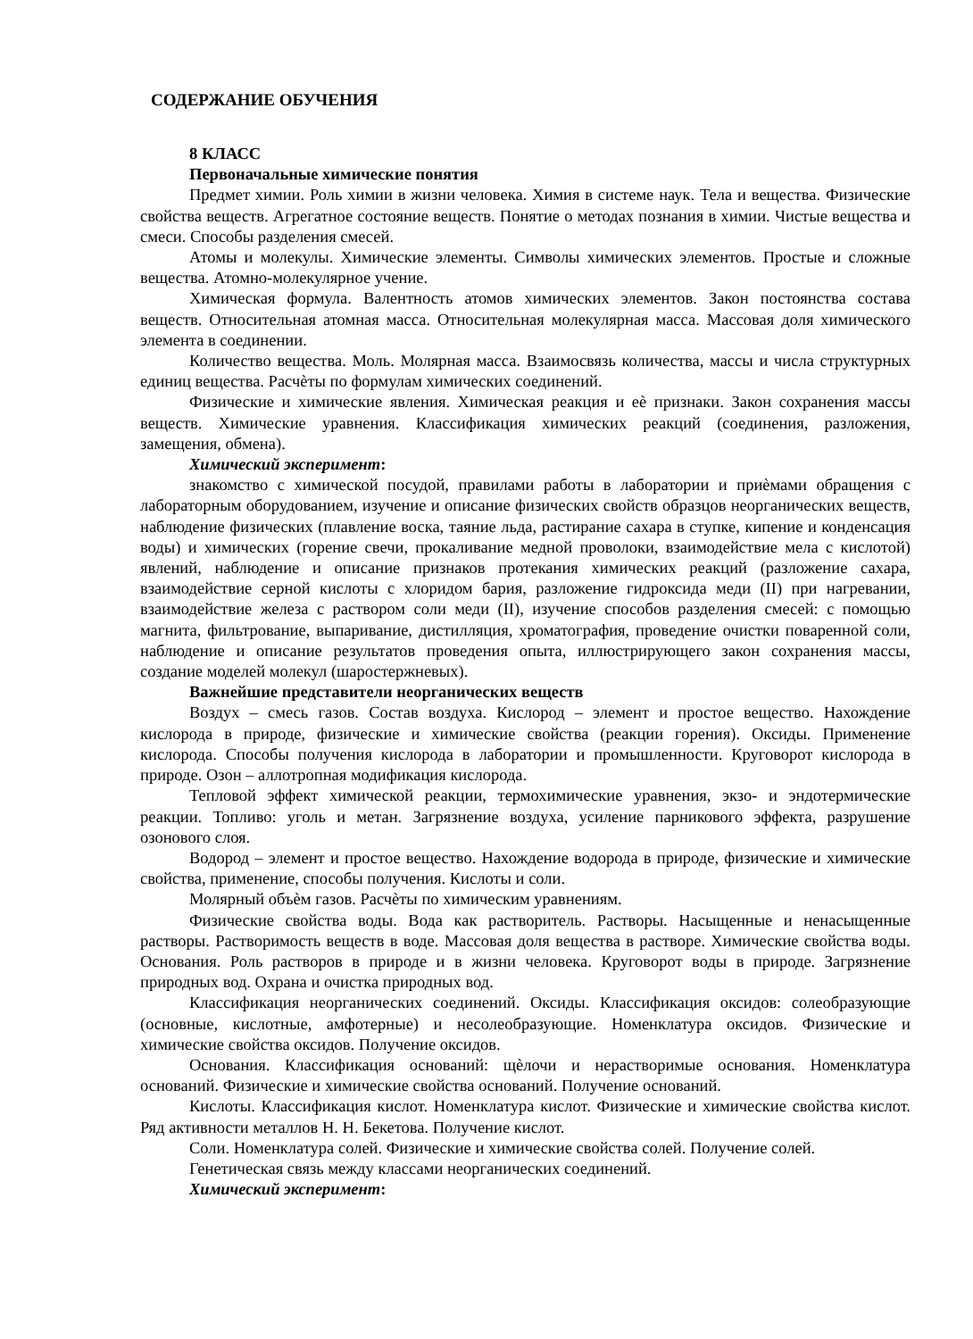СОДЕРЖАНИЕ ОБУЧЕНИЯ
8 КЛАСС
Первоначальные химические понятия
Предмет химии. Роль химии в жизни человека. Химия в системе наук. Тела и вещества. Физические свойства веществ. Агрегатное состояние веществ. Понятие о методах познания в химии. Чистые вещества и смеси. Способы разделения смесей.
Атомы и молекулы. Химические элементы. Символы химических элементов. Простые и сложные вещества. Атомно-молекулярное учение.
Химическая формула. Валентность атомов химических элементов. Закон постоянства состава веществ. Относительная атомная масса. Относительная молекулярная масса. Массовая доля химического элемента в соединении.
Количество вещества. Моль. Молярная масса. Взаимосвязь количества, массы и числа структурных единиц вещества. Расчѐты по формулам химических соединений.
Физические и химические явления. Химическая реакция и еѐ признаки. Закон сохранения массы веществ. Химические уравнения. Классификация химических реакций (соединения, разложения, замещения, обмена).
Химический эксперимент:
знакомство с химической посудой, правилами работы в лаборатории и приѐмами обращения с лабораторным оборудованием, изучение и описание физических свойств образцов неорганических веществ, наблюдение физических (плавление воска, таяние льда, растирание сахара в ступке, кипение и конденсация воды) и химических (горение свечи, прокаливание медной проволоки, взаимодействие мела с кислотой) явлений, наблюдение и описание признаков протекания химических реакций (разложение сахара, взаимодействие серной кислоты с хлоридом бария, разложение гидроксида меди (II) при нагревании, взаимодействие железа с раствором соли меди (II), изучение способов разделения смесей: с помощью магнита, фильтрование, выпаривание, дистилляция, хроматография, проведение очистки поваренной соли, наблюдение и описание результатов проведения опыта, иллюстрирующего закон сохранения массы, создание моделей молекул (шаростержневых).
Важнейшие представители неорганических веществ
Воздух – смесь газов. Состав воздуха. Кислород – элемент и простое вещество. Нахождение кислорода в природе, физические и химические свойства (реакции горения). Оксиды. Применение кислорода. Способы получения кислорода в лаборатории и промышленности. Круговорот кислорода в природе. Озон – аллотропная модификация кислорода.
Тепловой эффект химической реакции, термохимические уравнения, экзо- и эндотермические реакции. Топливо: уголь и метан. Загрязнение воздуха, усиление парникового эффекта, разрушение озонового слоя.
Водород – элемент и простое вещество. Нахождение водорода в природе, физические и химические свойства, применение, способы получения. Кислоты и соли.
Молярный объѐм газов. Расчѐты по химическим уравнениям.
Физические свойства воды. Вода как растворитель. Растворы. Насыщенные и ненасыщенные растворы. Растворимость веществ в воде. Массовая доля вещества в растворе. Химические свойства воды. Основания. Роль растворов в природе и в жизни человека. Круговорот воды в природе. Загрязнение природных вод. Охрана и очистка природных вод.
Классификация неорганических соединений. Оксиды. Классификация оксидов: солеобразующие (основные, кислотные, амфотерные) и несолеобразующие. Номенклатура оксидов. Физические и химические свойства оксидов. Получение оксидов.
Основания. Классификация оснований: щѐлочи и нерастворимые основания. Номенклатура оснований. Физические и химические свойства оснований. Получение оснований.
Кислоты. Классификация кислот. Номенклатура кислот. Физические и химические свойства кислот. Ряд активности металлов Н. Н. Бекетова. Получение кислот.
Соли. Номенклатура солей. Физические и химические свойства солей. Получение солей.
Генетическая связь между классами неорганических соединений.
Химический эксперимент: